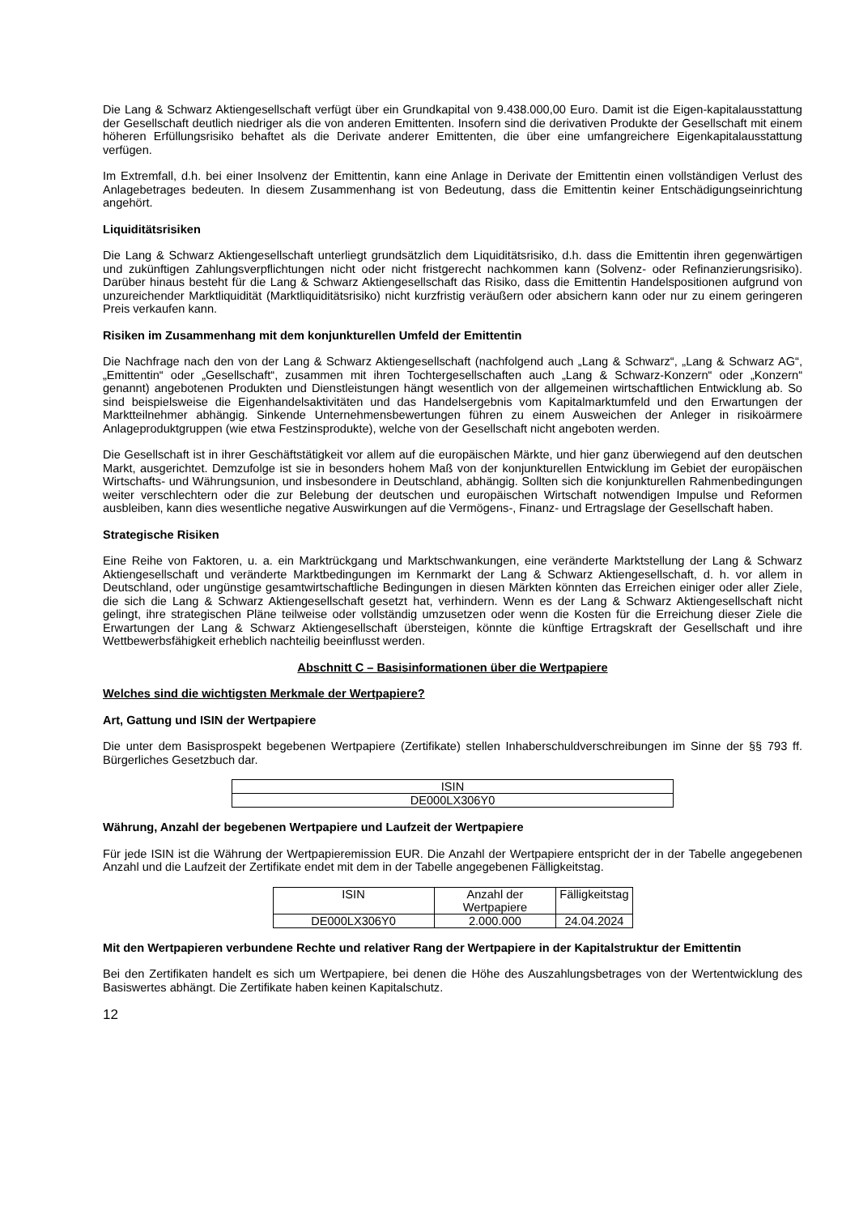Die Lang & Schwarz Aktiengesellschaft verfügt über ein Grundkapital von 9.438.000,00 Euro. Damit ist die Eigen-kapitalausstattung der Gesellschaft deutlich niedriger als die von anderen Emittenten. Insofern sind die derivativen Produkte der Gesellschaft mit einem höheren Erfüllungsrisiko behaftet als die Derivate anderer Emittenten, die über eine umfangreichere Eigenkapitalausstattung verfügen.
Im Extremfall, d.h. bei einer Insolvenz der Emittentin, kann eine Anlage in Derivate der Emittentin einen vollständigen Verlust des Anlagebetrages bedeuten. In diesem Zusammenhang ist von Bedeutung, dass die Emittentin keiner Entschädigungseinrichtung angehört.
Liquiditätsrisiken
Die Lang & Schwarz Aktiengesellschaft unterliegt grundsätzlich dem Liquiditätsrisiko, d.h. dass die Emittentin ihren gegenwärtigen und zukünftigen Zahlungsverpflichtungen nicht oder nicht fristgerecht nachkommen kann (Solvenz- oder Refinanzierungsrisiko). Darüber hinaus besteht für die Lang & Schwarz Aktiengesellschaft das Risiko, dass die Emittentin Handelspositionen aufgrund von unzureichender Marktliquidität (Marktliquiditätsrisiko) nicht kurzfristig veräußern oder absichern kann oder nur zu einem geringeren Preis verkaufen kann.
Risiken im Zusammenhang mit dem konjunkturellen Umfeld der Emittentin
Die Nachfrage nach den von der Lang & Schwarz Aktiengesellschaft (nachfolgend auch „Lang & Schwarz“, „Lang & Schwarz AG“, „Emittentin“ oder „Gesellschaft“, zusammen mit ihren Tochtergesellschaften auch „Lang & Schwarz-Konzern“ oder „Konzern“ genannt) angebotenen Produkten und Dienstleistungen hängt wesentlich von der allgemeinen wirtschaftlichen Entwicklung ab. So sind beispielsweise die Eigenhandelsaktivitäten und das Handelsergebnis vom Kapitalmarktumfeld und den Erwartungen der Marktteilnehmer abhängig. Sinkende Unternehmensbewertungen führen zu einem Ausweichen der Anleger in risikoärmere Anlageproduktgruppen (wie etwa Festzinsprodukte), welche von der Gesellschaft nicht angeboten werden.
Die Gesellschaft ist in ihrer Geschäftstätigkeit vor allem auf die europäischen Märkte, und hier ganz überwiegend auf den deutschen Markt, ausgerichtet. Demzufolge ist sie in besonders hohem Maß von der konjunkturellen Entwicklung im Gebiet der europäischen Wirtschafts- und Währungsunion, und insbesondere in Deutschland, abhängig. Sollten sich die konjunkturellen Rahmenbedingungen weiter verschlechtern oder die zur Belebung der deutschen und europäischen Wirtschaft notwendigen Impulse und Reformen ausbleiben, kann dies wesentliche negative Auswirkungen auf die Vermögens-, Finanz- und Ertragslage der Gesellschaft haben.
Strategische Risiken
Eine Reihe von Faktoren, u. a. ein Marktrückgang und Marktschwankungen, eine veränderte Marktstellung der Lang & Schwarz Aktiengesellschaft und veränderte Marktbedingungen im Kernmarkt der Lang & Schwarz Aktiengesellschaft, d. h. vor allem in Deutschland, oder ungünstige gesamtwirtschaftliche Bedingungen in diesen Märkten könnten das Erreichen einiger oder aller Ziele, die sich die Lang & Schwarz Aktiengesellschaft gesetzt hat, verhindern. Wenn es der Lang & Schwarz Aktiengesellschaft nicht gelingt, ihre strategischen Pläne teilweise oder vollständig umzusetzen oder wenn die Kosten für die Erreichung dieser Ziele die Erwartungen der Lang & Schwarz Aktiengesellschaft übersteigen, könnte die künftige Ertragskraft der Gesellschaft und ihre Wettbewerbsfähigkeit erheblich nachteilig beeinflusst werden.
Abschnitt C – Basisinformationen über die Wertpapiere
Welches sind die wichtigsten Merkmale der Wertpapiere?
Art, Gattung und ISIN der Wertpapiere
Die unter dem Basisprospekt begebenen Wertpapiere (Zertifikate) stellen Inhaberschuldverschreibungen im Sinne der §§ 793 ff. Bürgerliches Gesetzbuch dar.
| ISIN |
| DE000LX306Y0 |
Währung, Anzahl der begebenen Wertpapiere und Laufzeit der Wertpapiere
Für jede ISIN ist die Währung der Wertpapieremission EUR. Die Anzahl der Wertpapiere entspricht der in der Tabelle angegebenen Anzahl und die Laufzeit der Zertifikate endet mit dem in der Tabelle angegebenen Fälligkeitstag.
| ISIN | Anzahl der Wertpapiere | Fälligkeitstag |
| DE000LX306Y0 | 2.000.000 | 24.04.2024 |
Mit den Wertpapieren verbundene Rechte und relativer Rang der Wertpapiere in der Kapitalstruktur der Emittentin
Bei den Zertifikaten handelt es sich um Wertpapiere, bei denen die Höhe des Auszahlungsbetrages von der Wertentwicklung des Basiswertes abhängt. Die Zertifikate haben keinen Kapitalschutz.
12